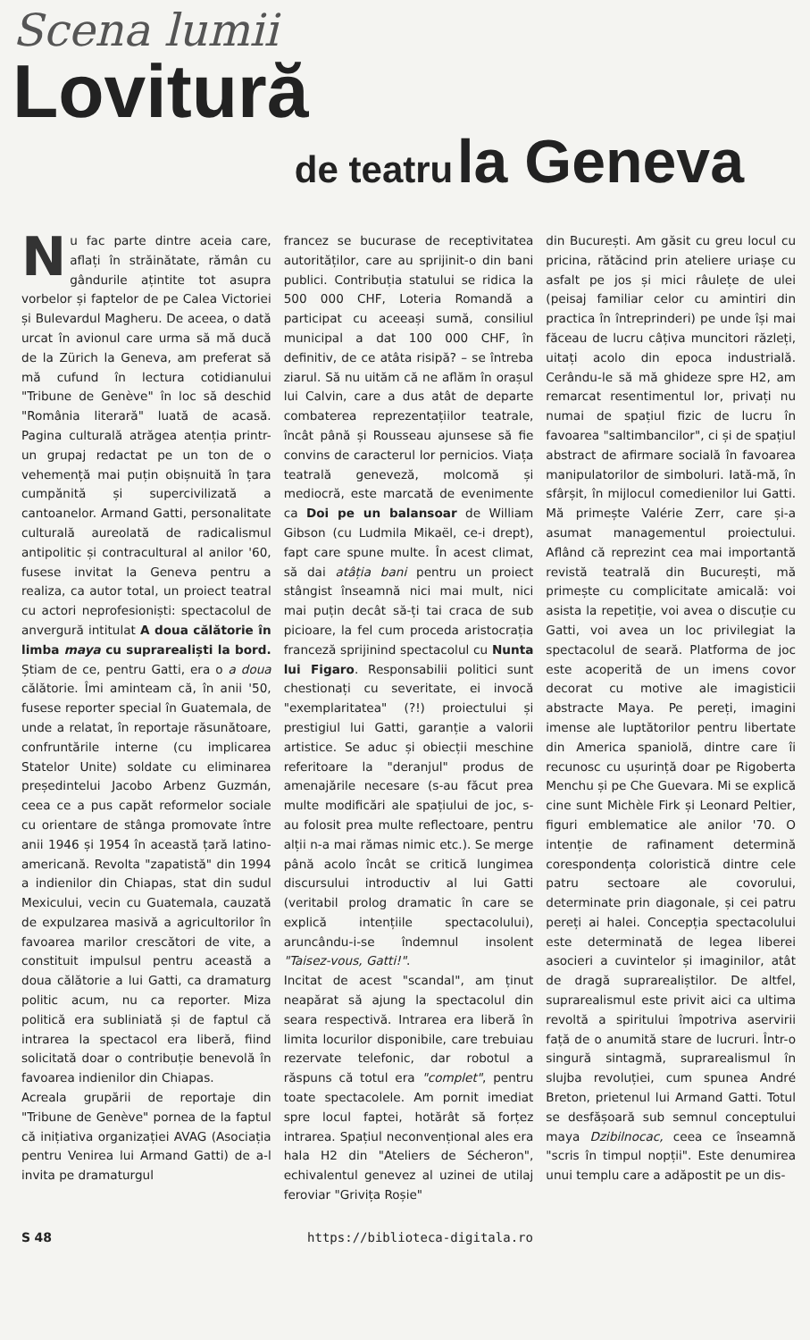Scena lumii
Lovitură
de teatru la Geneva
Nu fac parte dintre aceia care, aflați în străinătate, rămân cu gândurile ațintite tot asupra vorbelor și faptelor de pe Calea Victoriei și Bulevardul Magheru. De aceea, o dată urcat în avionul care urma să mă ducă de la Zürich la Geneva, am preferat să mă cufund în lectura cotidianului "Tribune de Genève" în loc să deschid "România literară" luată de acasă. Pagina culturală atrăgea atenția printr-un grupaj redactat pe un ton de o vehemență mai puțin obișnuită în țara cumpănită și supercivilizată a cantoanelor. Armand Gatti, personalitate culturală aureolată de radicalismul antipolitic și contracultural al anilor '60, fusese invitat la Geneva pentru a realiza, ca autor total, un proiect teatral cu actori neprofesioniști: spectacolul de anvergură intitulat A doua călătorie în limba maya cu suprarealiști la bord. Știam de ce, pentru Gatti, era o a doua călătorie. Îmi aminteam că, în anii '50, fusese reporter special în Guatemala, de unde a relatat, în reportaje răsunătoare, confruntările interne (cu implicarea Statelor Unite) soldate cu eliminarea președintelui Jacobo Arbenz Guzmán, ceea ce a pus capăt reformelor sociale cu orientare de stânga promovate între anii 1946 și 1954 în această țară latino-americană. Revolta "zapatistă" din 1994 a indienilor din Chiapas, stat din sudul Mexicului, vecin cu Guatemala, cauzată de expulzarea masivă a agricultorilor în favoarea marilor crescători de vite, a constituit impulsul pentru această a doua călătorie a lui Gatti, ca dramaturg politic acum, nu ca reporter. Miza politică era subliniată și de faptul că intrarea la spectacol era liberă, fiind solicitată doar o contribuție benevolă în favoarea indienilor din Chiapas.
Acreala grupării de reportaje din "Tribune de Genève" pornea de la faptul că inițiativa organizației AVAG (Asociația pentru Venirea lui Armand Gatti) de a-l invita pe dramaturgul
francez se bucurase de receptivitatea autorităților, care au sprijinit-o din bani publici. Contribuția statului se ridica la 500 000 CHF, Loteria Romandă a participat cu aceeași sumă, consiliul municipal a dat 100 000 CHF, în definitiv, de ce atâta risipă? – se întreba ziarul. Să nu uităm că ne aflăm în orașul lui Calvin, care a dus atât de departe combaterea reprezentațiilor teatrale, încât până și Rousseau ajunsese să fie convins de caracterul lor pernicios. Viața teatrală geneveză, molcomă și mediocră, este marcată de evenimente ca Doi pe un balansoar de William Gibson (cu Ludmila Mikaël, ce-i drept), fapt care spune multe. În acest climat, să dai atâția bani pentru un proiect stângist înseamnă nici mai mult, nici mai puțin decât să-ți tai craca de sub picioare, la fel cum proceda aristocrația franceză sprijinind spectacolul cu Nunta lui Figaro. Responsabilii politici sunt chestionați cu severitate, ei invocă "exemplaritatea" (?!) proiectului și prestigiul lui Gatti, garanție a valorii artistice. Se aduc și obiecții meschine referitoare la "deranjul" produs de amenajările necesare (s-au făcut prea multe modificări ale spațiului de joc, s-au folosit prea multe reflectoare, pentru alții n-a mai rămas nimic etc.). Se merge până acolo încât se critică lungimea discursului introductiv al lui Gatti (veritabil prolog dramatic în care se explică intențiile spectacolului), aruncându-i-se îndemnul insolent "Taisez-vous, Gatti!".
Incitat de acest "scandal", am ținut neapărat să ajung la spectacolul din seara respectivă. Intrarea era liberă în limita locurilor disponibile, care trebuiau rezervate telefonic, dar robotul a răspuns că totul era "complet", pentru toate spectacolele. Am pornit imediat spre locul faptei, hotărât să forțez intrarea. Spațiul neconvențional ales era hala H2 din "Ateliers de Sécheron", echivalentul genevez al uzinei de utilaj feroviar "Grivița Roșie"
din București. Am găsit cu greu locul cu pricina, rătăcind prin ateliere uriașe cu asfalt pe jos și mici râulețe de ulei (peisaj familiar celor cu amintiri din practica în întreprinderi) pe unde își mai făceau de lucru câțiva muncitori răzleți, uitați acolo din epoca industrială. Cerându-le să mă ghideze spre H2, am remarcat resentimentul lor, privați nu numai de spațiul fizic de lucru în favoarea "saltimbancilor", ci și de spațiul abstract de afirmare socială în favoarea manipulatorilor de simboluri. Iată-mă, în sfârșit, în mijlocul comedienilor lui Gatti. Mă primește Valérie Zerr, care și-a asumat managementul proiectului. Aflând că reprezint cea mai importantă revistă teatrală din București, mă primește cu complicitate amicală: voi asista la repetiție, voi avea o discuție cu Gatti, voi avea un loc privilegiat la spectacolul de seară. Platforma de joc este acoperită de un imens covor decorat cu motive ale imagisticii abstracte Maya. Pe pereți, imagini imense ale luptătorilor pentru libertate din America spaniolă, dintre care îi recunosc cu ușurință doar pe Rigoberta Menchu și pe Che Guevara. Mi se explică cine sunt Michèle Firk și Leonard Peltier, figuri emblematice ale anilor '70. O intenție de rafinament determină corespondența coloristică dintre cele patru sectoare ale covorului, determinate prin diagonale, și cei patru pereți ai halei. Concepția spectacolului este determinată de legea liberei asocieri a cuvintelor și imaginilor, atât de dragă suprarealiștilor. De altfel, suprarealismul este privit aici ca ultima revoltă a spiritului împotriva aservirii față de o anumită stare de lucruri. Într-o singură sintagmă, suprarealismul în slujba revoluției, cum spunea André Breton, prietenul lui Armand Gatti. Totul se desfășoară sub semnul conceptului maya Dzibilnocac, ceea ce înseamnă "scris în timpul nopții". Este denumirea unui templu care a adăpostit pe un dis-
S 48 https://biblioteca-digitala.ro